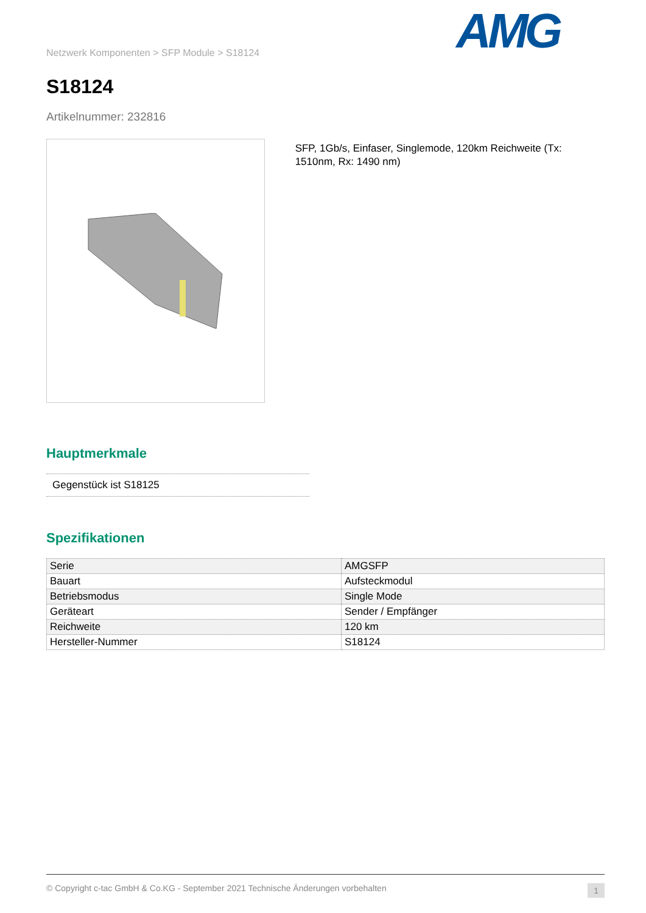Netzwerk Komponenten > SFP Module > S18124
S18124
Artikelnummer: 232816
AMG
SFP, 1Gb/s, Einfaser, Singlemode, 120km Reichweite (Tx: 1510nm, Rx: 1490 nm)
Hauptmerkmale
Gegenstück ist S18125
Spezifikationen
| Serie | AMGSFP |
| Bauart | Aufsteckmodul |
| Betriebsmodus | Single Mode |
| Geräteart | Sender / Empfänger |
| Reichweite | 120 km |
| Hersteller-Nummer | S18124 |
© Copyright c-tac GmbH & Co.KG - September 2021 Technische Änderungen vorbehalten 1